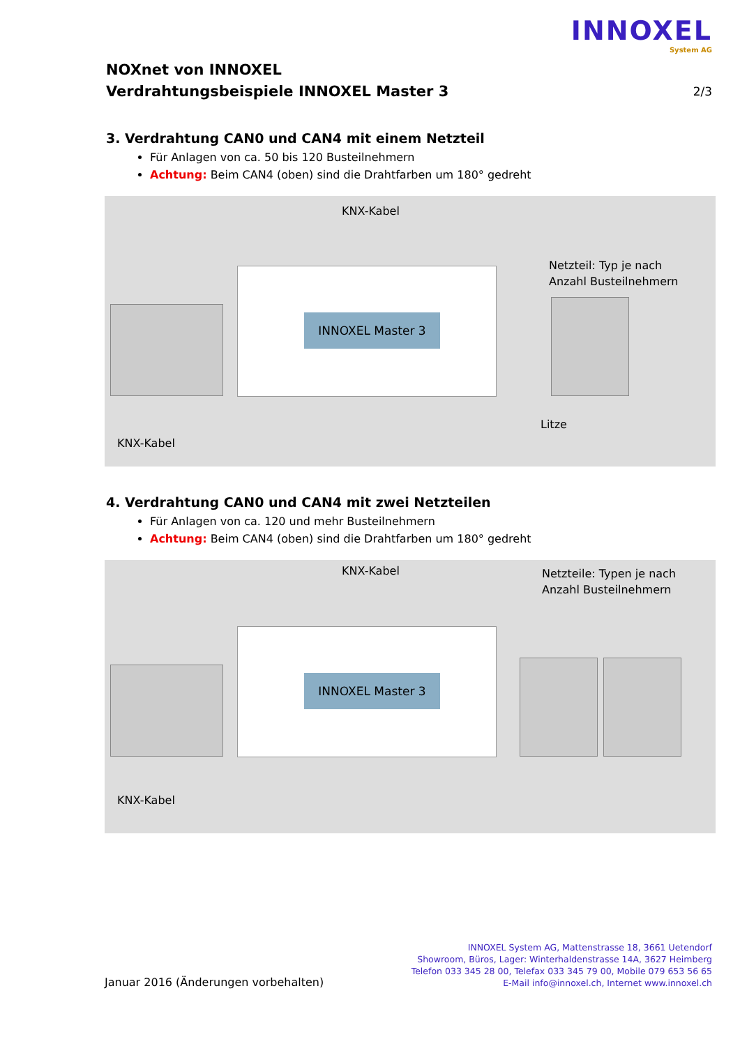INNOXEL
System AG
NOXnet von INNOXEL
Verdrahtungsbeispiele INNOXEL Master 3
2/3
3. Verdrahtung CAN0 und CAN4 mit einem Netzteil
Für Anlagen von ca. 50 bis 120 Busteilnehmern
Achtung: Beim CAN4 (oben) sind die Drahtfarben um 180° gedreht
KNX-Kabel
Netzteil: Typ je nach
Anzahl Busteilnehmern
INNOXEL Master 3
Litze
KNX-Kabel
4. Verdrahtung CAN0 und CAN4 mit zwei Netzteilen
Für Anlagen von ca. 120 und mehr Busteilnehmern
Achtung: Beim CAN4 (oben) sind die Drahtfarben um 180° gedreht
KNX-Kabel
Netzteile: Typen je nach
Anzahl Busteilnehmern
INNOXEL Master 3
KNX-Kabel
Januar 2016 (Änderungen vorbehalten)
INNOXEL System AG, Mattenstrasse 18, 3661 Uetendorf
Showroom, Büros, Lager: Winterhaldenstrasse 14A, 3627 Heimberg
Telefon 033 345 28 00, Telefax 033 345 79 00, Mobile 079 653 56 65
E-Mail info@innoxel.ch, Internet www.innoxel.ch